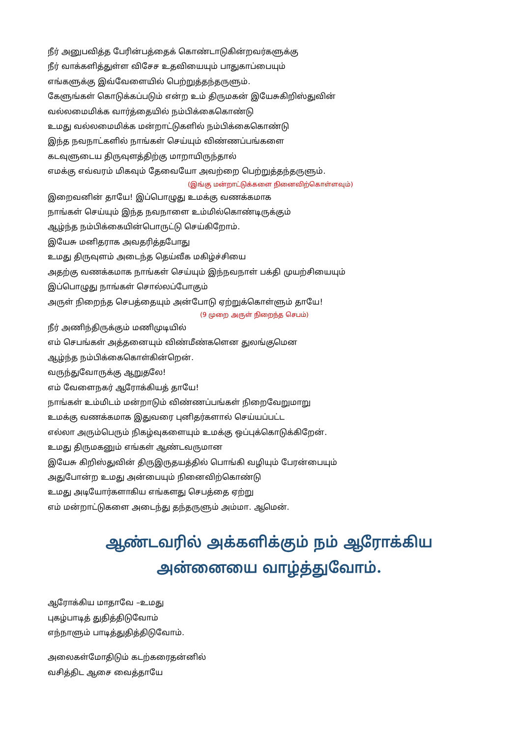நீர் அனுபவித்த பேரின்பத்தைக் கொண்டாடுகின்றவர்களுக்கு
நீர் வாக்களித்துள்ள விசேச உதவியையும் பாதுகாப்பையும்
எங்களுக்கு இவ்வேளையில் பெற்றுத்தந்தருளும்.
கேளுங்கள் கொடுக்கப்படும் என்ற உம் திருமகன் இயேசுகிறிஸ்துவின்
வல்லமைமிக்க வார்த்தையில் நம்பிக்கைகொண்டு
உமது வல்லமைமிக்க மன்றாட்டுகளில் நம்பிக்கைகொண்டு
இந்த நவநாட்களில் நாங்கள் செய்யும் விண்ணப்பங்களை
கடவுளுடைய திருவுளத்திற்கு மாறாயிருந்தால்
எமக்கு எவ்வரம் மிகவும் தேவையோ அவற்றை பெற்றுத்தந்தருளும்.
(இங்கு மன்றாட்டுக்களை நினைவிற்கொள்ளவும்)
இறைவனின் தாயே! இப்பொழுது உமக்கு வணக்கமாக
நாங்கள் செய்யும் இந்த நவநாளை உம்மில்கொண்டிருக்கும்
ஆழ்ந்த நம்பிக்கையின்பொருட்டு செய்கிறோம்.
இயேசு மனிதராக அவதரித்தபோது
உமது திருவுளம் அடைந்த தெய்வீக மகிழ்ச்சியை
அதற்கு வணக்கமாக நாங்கள் செய்யும் இந்நவநாள் பக்தி முயற்சியையும்
இப்பொழுது நாங்கள் சொல்லப்போகும்
அருள் நிறைந்த செபத்தையும் அன்போடு ஏற்றுக்கொள்ளும் தாயே!
(9 முறை அருள் நிறைந்த செபம்)
நீர் அணிந்திருக்கும் மணிமுடியில்
எம் செபங்கள் அத்தனையும் விண்மீண்களென துலங்குமென
ஆழ்ந்த நம்பிக்கைகொள்கின்றென்.
வருந்துவோருக்கு ஆறுதலே!
எம் வேளைநகர் ஆரோக்கியத் தாயே!
நாங்கள் உம்மிடம் மன்றாடும் விண்ணப்பங்கள் நிறைவேறுமாறு
உமக்கு வணக்கமாக இதுவரை புனிதர்களால் செய்யப்பட்ட
எல்லா அரும்பெரும் நிகழ்வுகளையும் உமக்கு ஒப்புக்கொடுக்கிறேன்.
உமது திருமகனும் எங்கள் ஆண்டவருமான
இயேசு கிறிஸ்துவின் திருஇருதயத்தில் பொங்கி வழியும் பேரன்பையும்
அதுபோன்ற உமது அன்பையும் நினைவிற்கொண்டு
உமது அடியோர்களாகிய எங்களது செபத்தை ஏற்று
எம் மன்றாட்டுகளை அடைந்து தந்தருளும் அம்மா. ஆமென்.
ஆண்டவரில் அக்களிக்கும் நம் ஆரோக்கிய
அன்னையை வாழ்த்துவோம்.
ஆரோக்கிய மாதாவே –உமது
புகழ்பாடித் துதித்திடுவோம்
எந்நாளும் பாடித்துதித்திடுவோம்.
அலைகள்மோதிடும் கடற்கரைதன்னில்
வசித்திட ஆசை வைத்தாயே